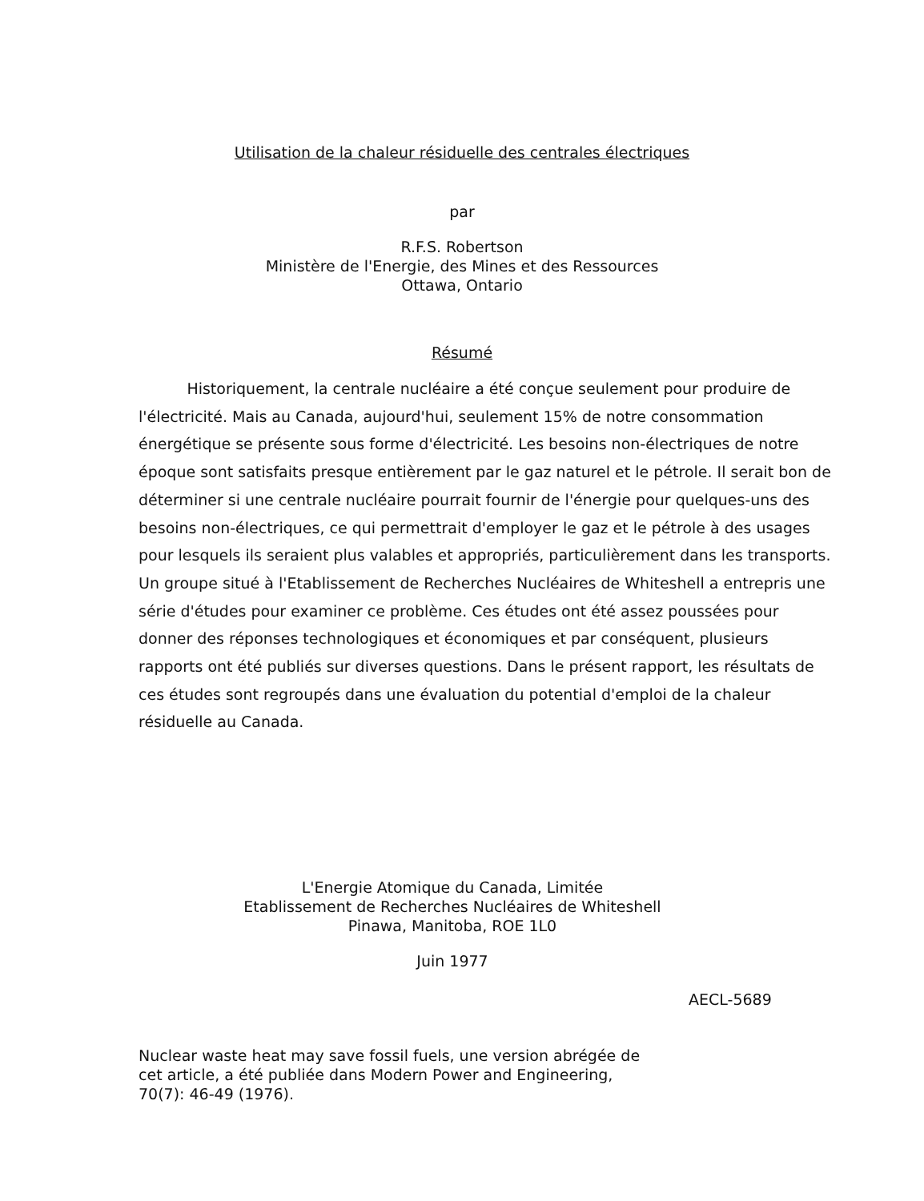Utilisation de la chaleur résiduelle des centrales électriques
par
R.F.S. Robertson
Ministère de l'Energie, des Mines et des Ressources
Ottawa, Ontario
Résumé
Historiquement, la centrale nucléaire a été conçue seulement pour produire de l'électricité. Mais au Canada, aujourd'hui, seulement 15% de notre consommation énergétique se présente sous forme d'électricité. Les besoins non-électriques de notre époque sont satisfaits presque entièrement par le gaz naturel et le pétrole. Il serait bon de déterminer si une centrale nucléaire pourrait fournir de l'énergie pour quelques-uns des besoins non-électriques, ce qui permettrait d'employer le gaz et le pétrole à des usages pour lesquels ils seraient plus valables et appropriés, particulièrement dans les transports. Un groupe situé à l'Etablissement de Recherches Nucléaires de Whiteshell a entrepris une série d'études pour examiner ce problème. Ces études ont été assez poussées pour donner des réponses technologiques et économiques et par conséquent, plusieurs rapports ont été publiés sur diverses questions. Dans le présent rapport, les résultats de ces études sont regroupés dans une évaluation du potential d'emploi de la chaleur résiduelle au Canada.
L'Energie Atomique du Canada, Limitée
Etablissement de Recherches Nucléaires de Whiteshell
Pinawa, Manitoba, ROE 1L0
Juin 1977
AECL-5689
Nuclear waste heat may save fossil fuels, une version abrégée de
cet article, a été publiée dans Modern Power and Engineering,
70(7): 46-49 (1976).